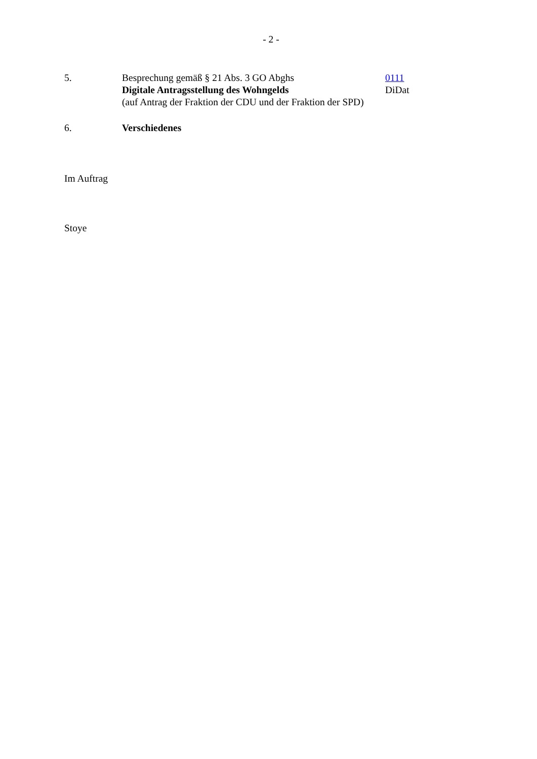- 2 -
5. Besprechung gemäß § 21 Abs. 3 GO Abghs
Digitale Antragsstellung des Wohngelds
(auf Antrag der Fraktion der CDU und der Fraktion der SPD)
0111
DiDat
6. Verschiedenes
Im Auftrag
Stoye